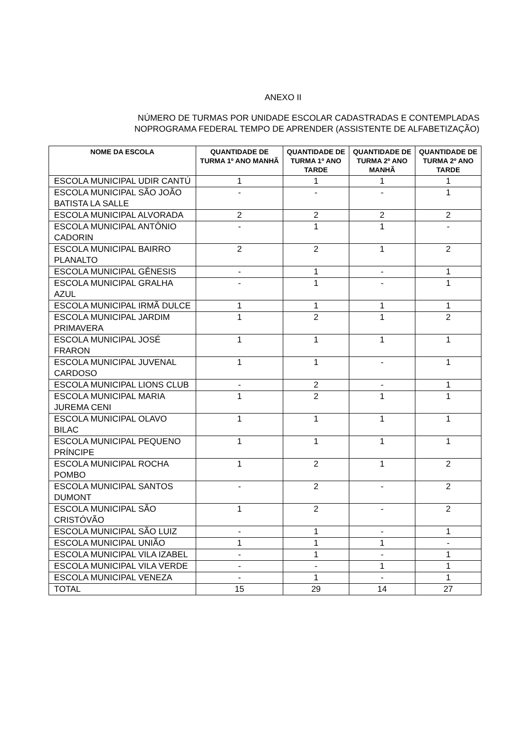ANEXO II
NÚMERO DE TURMAS POR UNIDADE ESCOLAR CADASTRADAS E CONTEMPLADAS
NOPROGRAMA FEDERAL TEMPO DE APRENDER (ASSISTENTE DE ALFABETIZAÇÃO)
| NOME DA ESCOLA | QUANTIDADE DE TURMA 1º ANO MANHÃ | QUANTIDADE DE TURMA 1º ANO TARDE | QUANTIDADE DE TURMA 2º ANO MANHÃ | QUANTIDADE DE TURMA 2º ANO TARDE |
| --- | --- | --- | --- | --- |
| ESCOLA MUNICIPAL UDIR CANTÚ | 1 | 1 | 1 | 1 |
| ESCOLA MUNICIPAL SÃO JOÃO BATISTA LA SALLE | - | - | - | 1 |
| ESCOLA MUNICIPAL ALVORADA | 2 | 2 | 2 | 2 |
| ESCOLA MUNICIPAL ANTÔNIO CADORIN | - | 1 | 1 | - |
| ESCOLA MUNICIPAL BAIRRO PLANALTO | 2 | 2 | 1 | 2 |
| ESCOLA MUNICIPAL GÊNESIS | - | 1 | - | 1 |
| ESCOLA MUNICIPAL GRALHA AZUL | - | 1 | - | 1 |
| ESCOLA MUNICIPAL IRMÃ DULCE | 1 | 1 | 1 | 1 |
| ESCOLA MUNICIPAL JARDIM PRIMAVERA | 1 | 2 | 1 | 2 |
| ESCOLA MUNICIPAL JOSÉ FRARON | 1 | 1 | 1 | 1 |
| ESCOLA MUNICIPAL JUVENAL CARDOSO | 1 | 1 | - | 1 |
| ESCOLA MUNICIPAL LIONS CLUB | - | 2 | - | 1 |
| ESCOLA MUNICIPAL MARIA JUREMA CENI | 1 | 2 | 1 | 1 |
| ESCOLA MUNICIPAL OLAVO BILAC | 1 | 1 | 1 | 1 |
| ESCOLA MUNICIPAL PEQUENO PRÍNCIPE | 1 | 1 | 1 | 1 |
| ESCOLA MUNICIPAL ROCHA POMBO | 1 | 2 | 1 | 2 |
| ESCOLA MUNICIPAL SANTOS DUMONT | - | 2 | - | 2 |
| ESCOLA MUNICIPAL SÃO CRISTÓVÃO | 1 | 2 | - | 2 |
| ESCOLA MUNICIPAL SÃO LUIZ | - | 1 | - | 1 |
| ESCOLA MUNICIPAL UNIÃO | 1 | 1 | 1 | - |
| ESCOLA MUNICIPAL VILA IZABEL | - | 1 | - | 1 |
| ESCOLA MUNICIPAL VILA VERDE | - | - | 1 | 1 |
| ESCOLA MUNICIPAL VENEZA | - | 1 | - | 1 |
| TOTAL | 15 | 29 | 14 | 27 |